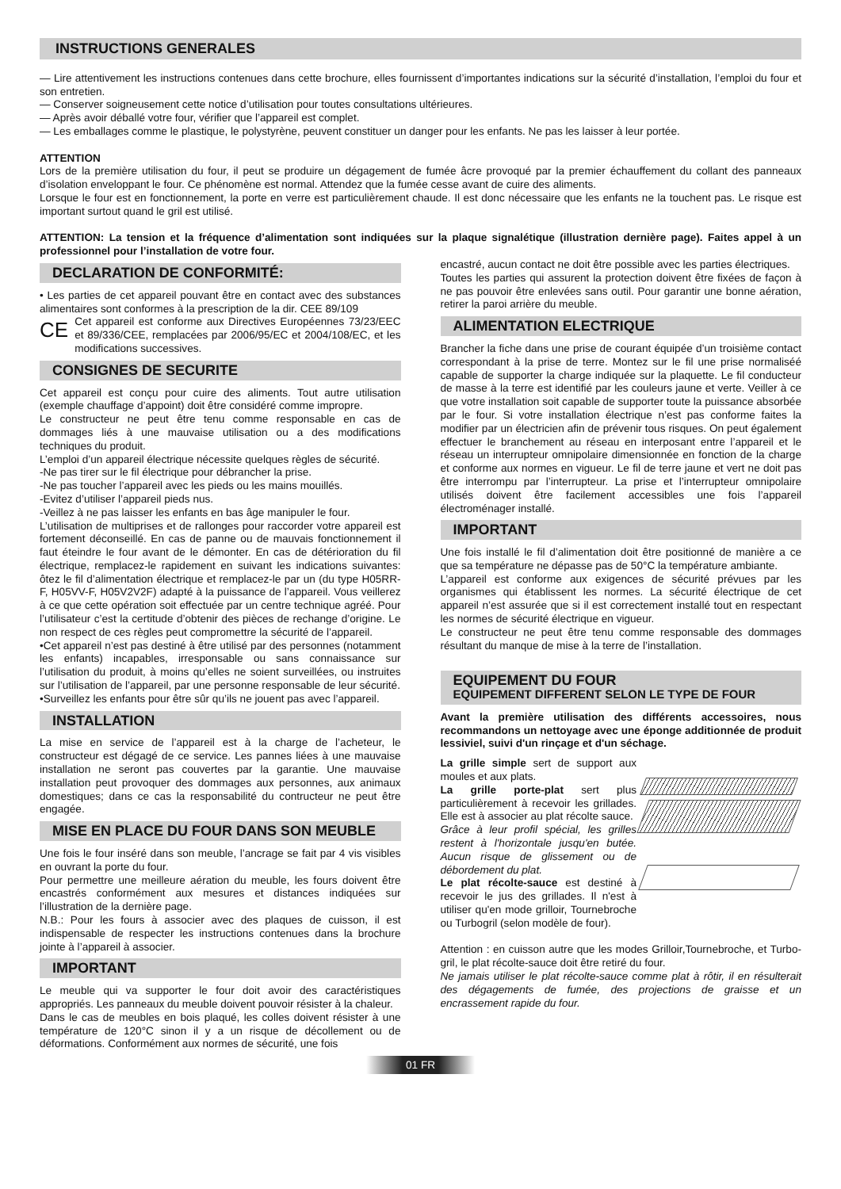INSTRUCTIONS GENERALES
— Lire attentivement les instructions contenues dans cette brochure, elles fournissent d’importantes indications sur la sécurité d’installation, l’emploi du four et son entretien.
— Conserver soigneusement cette notice d’utilisation pour toutes consultations ultérieures.
— Après avoir déballé votre four, vérifier que l’appareil est complet.
— Les emballages comme le plastique, le polystyrène, peuvent constituer un danger pour les enfants. Ne pas les laisser à leur portée.
ATTENTION
Lors de la première utilisation du four, il peut se produire un dégagement de fumée âcre provoqué par la premier échauffement du collant des panneaux d’isolation enveloppant le four. Ce phénomène est normal. Attendez que la fumée cesse avant de cuire des aliments.
Lorsque le four est en fonctionnement, la porte en verre est particulièrement chaude. Il est donc nécessaire que les enfants ne la touchent pas. Le risque est important surtout quand le gril est utilisé.
ATTENTION: La tension et la fréquence d’alimentation sont indiquées sur la plaque signalétique (illustration dernière page). Faites appel à un professionnel pour l’installation de votre four.
DECLARATION DE CONFORMITÉ:
• Les parties de cet appareil pouvant être en contact avec des substances alimentaires sont conformes à la prescription de la dir. CEE 89/109
CE
Cet appareil est conforme aux Directives Européennes 73/23/EEC et 89/336/CEE, remplacées par 2006/95/EC et 2004/108/EC, et les modifications successives.
CONSIGNES DE SECURITE
Cet appareil est conçu pour cuire des aliments. Tout autre utilisation (exemple chauffage d’appoint) doit être considéré comme impropre.
Le constructeur ne peut être tenu comme responsable en cas de dommages liés à une mauvaise utilisation ou a des modifications techniques du produit.
L’emploi d’un appareil électrique nécessite quelques règles de sécurité.
-Ne pas tirer sur le fil électrique pour débrancher la prise.
-Ne pas toucher l’appareil avec les pieds ou les mains mouillés.
-Evitez d’utiliser l’appareil pieds nus.
-Veillez à ne pas laisser les enfants en bas âge manipuler le four.
L’utilisation de multiprises et de rallonges pour raccorder votre appareil est fortement déconseillé. En cas de panne ou de mauvais fonctionnement il faut éteindre le four avant de le démonter. En cas de détérioration du fil électrique, remplacez-le rapidement en suivant les indications suivantes: ôtez le fil d’alimentation électrique et remplacez-le par un (du type H05RR-F, H05VV-F, H05V2V2F) adapté à la puissance de l’appareil. Vous veillerez à ce que cette opération soit effectuée par un centre technique agréé. Pour l’utilisateur c’est la certitude d’obtenir des pièces de rechange d’origine. Le non respect de ces règles peut compromettre la sécurité de l’appareil.
•Cet appareil n’est pas destiné à être utilisé par des personnes (notamment les enfants) incapables, irresponsable ou sans connaissance sur l’utilisation du produit, à moins qu’elles ne soient surveillées, ou instruites sur l’utilisation de l’appareil, par une personne responsable de leur sécurité.
•Surveillez les enfants pour être sûr qu’ils ne jouent pas avec l’appareil.
INSTALLATION
La mise en service de l’appareil est à la charge de l’acheteur, le constructeur est dégagé de ce service. Les pannes liées à une mauvaise installation ne seront pas couvertes par la garantie. Une mauvaise installation peut provoquer des dommages aux personnes, aux animaux domestiques; dans ce cas la responsabilité du contructeur ne peut être engagée.
MISE EN PLACE DU FOUR DANS SON MEUBLE
Une fois le four inséré dans son meuble, l’ancrage se fait par 4 vis visibles en ouvrant la porte du four.
Pour permettre une meilleure aération du meuble, les fours doivent être encastrés conformément aux mesures et distances indiquées sur l’illustration de la dernière page.
N.B.: Pour les fours à associer avec des plaques de cuisson, il est indispensable de respecter les instructions contenues dans la brochure jointe à l’appareil à associer.
IMPORTANT
Le meuble qui va supporter le four doit avoir des caractéristiques appropriés. Les panneaux du meuble doivent pouvoir résister à la chaleur.
Dans le cas de meubles en bois plaqué, les colles doivent résister à une température de 120°C sinon il y a un risque de décollement ou de déformations. Conformément aux normes de sécurité, une fois
encastré, aucun contact ne doit être possible avec les parties électriques.
Toutes les parties qui assurent la protection doivent être fixées de façon à ne pas pouvoir être enlevées sans outil. Pour garantir une bonne aération, retirer la paroi arrière du meuble.
ALIMENTATION ELECTRIQUE
Brancher la fiche dans une prise de courant équipée d’un troisième contact correspondant à la prise de terre. Montez sur le fil une prise normaliséé capable de supporter la charge indiquée sur la plaquette. Le fil conducteur de masse à la terre est identifié par les couleurs jaune et verte. Veiller à ce que votre installation soit capable de supporter toute la puissance absorbée par le four. Si votre installation électrique n’est pas conforme faites la modifier par un électricien afin de prévenir tous risques. On peut également effectuer le branchement au réseau en interposant entre l’appareil et le réseau un interrupteur omnipolaire dimensionnée en fonction de la charge et conforme aux normes en vigueur. Le fil de terre jaune et vert ne doit pas être interrompu par l’interrupteur. La prise et l’interrupteur omnipolaire utilisés doivent être facilement accessibles une fois l’appareil électroménager installé.
IMPORTANT
Une fois installé le fil d’alimentation doit être positionné de manière a ce que sa température ne dépasse pas de 50°C la température ambiante.
L’appareil est conforme aux exigences de sécurité prévues par les organismes qui établissent les normes. La sécurité électrique de cet appareil n’est assurée que si il est correctement installé tout en respectant les normes de sécurité électrique en vigueur.
Le constructeur ne peut être tenu comme responsable des dommages résultant du manque de mise à la terre de l’installation.
EQUIPEMENT DU FOUR
EQUIPEMENT DIFFERENT SELON LE TYPE DE FOUR
Avant la première utilisation des différents accessoires, nous recommandons un nettoyage avec une éponge additionnée de produit lessiviel, suivi d'un rinçage et d'un séchage.
La grille simple sert de support aux moules et aux plats.
La grille porte-plat sert plus particulièrement à recevoir les grillades. Elle est à associer au plat récolte sauce.
Grâce à leur profil spécial, les grilles restent à l'horizontale jusqu'en butée. Aucun risque de glissement ou de débordement du plat.
Le plat récolte-sauce est destiné à recevoir le jus des grillades. Il n'est à utiliser qu'en mode grilloir, Tournebroche ou Turbogril (selon modèle de four).
Attention : en cuisson autre que les modes Grilloir,Tournebroche, et Turbo-gril, le plat récolte-sauce doit être retiré du four.
Ne jamais utiliser le plat récolte-sauce comme plat à rôtir, il en résulterait des dégagements de fumée, des projections de graisse et un encrassement rapide du four.
01 FR